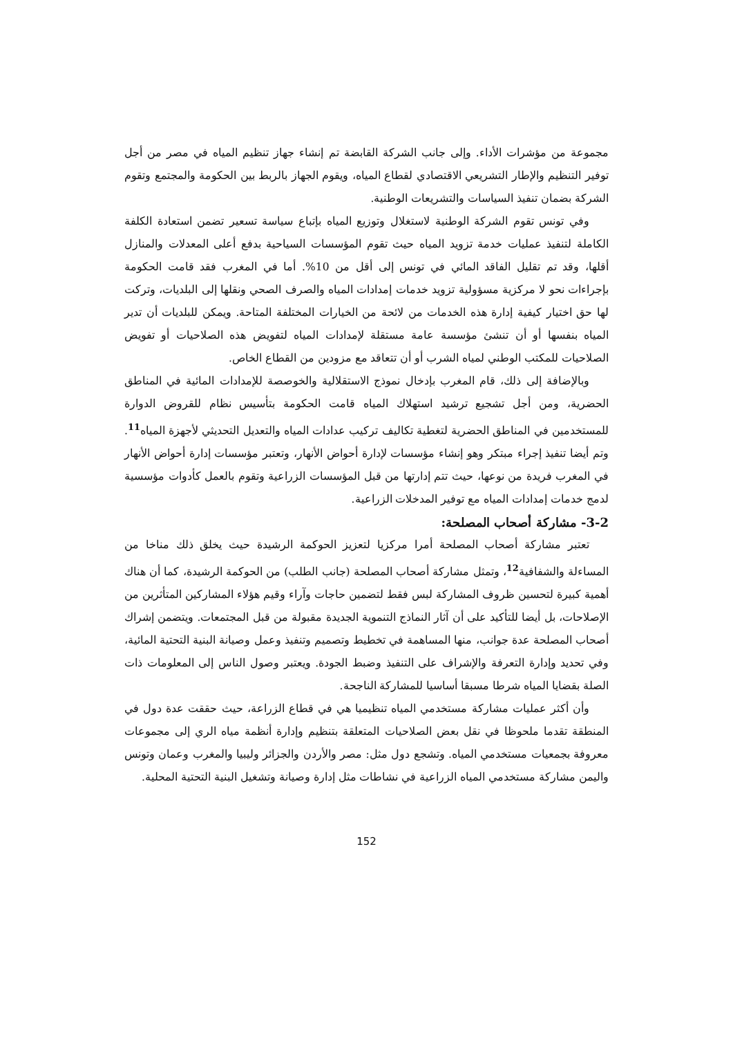مجموعة من مؤشرات الأداء. وإلى جانب الشركة القابضة تم إنشاء جهاز تنظيم المياه في مصر من أجل توفير التنظيم والإطار التشريعي الاقتصادي لقطاع المياه، ويقوم الجهاز بالربط بين الحكومة والمجتمع وتقوم الشركة بضمان تنفيذ السياسات والتشريعات الوطنية.
وفي تونس تقوم الشركة الوطنية لاستغلال وتوزيع المياه بإتباع سياسة تسعير تضمن استعادة الكلفة الكاملة لتنفيذ عمليات خدمة تزويد المياه حيث تقوم المؤسسات السياحية بدفع أعلى المعدلات والمنازل أقلها، وقد تم تقليل الفاقد المائي في تونس إلى أقل من 10%. أما في المغرب فقد قامت الحكومة بإجراءات نحو لا مركزية مسؤولية تزويد خدمات إمدادات المياه والصرف الصحي ونقلها إلى البلديات، وتركت لها حق اختيار كيفية إدارة هذه الخدمات من لائحة من الخيارات المختلفة المتاحة. ويمكن للبلديات أن تدير المياه بنفسها أو أن تنشئ مؤسسة عامة مستقلة لإمدادات المياه لتفويض هذه الصلاحيات أو تفويض الصلاحيات للمكتب الوطني لمياه الشرب أو أن تتعاقد مع مزودين من القطاع الخاص.
وبالإضافة إلى ذلك، قام المغرب بإدخال نموذج الاستقلالية والخوصصة للإمدادات المائية في المناطق الحضرية، ومن أجل تشجيع ترشيد استهلاك المياه قامت الحكومة بتأسيس نظام للقروض الدوارة للمستخدمين في المناطق الحضرية لتغطية تكاليف تركيب عدادات المياه والتعديل التحديثي لأجهزة المياه<sup>11</sup>. وتم أيضا تنفيذ إجراء مبتكر وهو إنشاء مؤسسات لإدارة أحواض الأنهار، وتعتبر مؤسسات إدارة أحواض الأنهار في المغرب فريدة من نوعها، حيث تتم إدارتها من قبل المؤسسات الزراعية وتقوم بالعمل كأدوات مؤسسية لدمج خدمات إمدادات المياه مع توفير المدخلات الزراعية.
3-2- مشاركة أصحاب المصلحة:
تعتبر مشاركة أصحاب المصلحة أمرا مركزيا لتعزيز الحوكمة الرشيدة حيث يخلق ذلك مناخا من المساءلة والشفافية<sup>12</sup>، وتمثل مشاركة أصحاب المصلحة (جانب الطلب) من الحوكمة الرشيدة، كما أن هناك أهمية كبيرة لتحسين ظروف المشاركة لبس فقط لتضمين حاجات وآراء وقيم هؤلاء المشاركين المتأثرين من الإصلاحات، بل أيضا للتأكيد على أن آثار النماذج التنموية الجديدة مقبولة من قبل المجتمعات. ويتضمن إشراك أصحاب المصلحة عدة جوانب، منها المساهمة في تخطيط وتصميم وتنفيذ وعمل وصيانة البنية التحتية المائية، وفي تحديد وإدارة التعرفة والإشراف على التنفيذ وضبط الجودة. ويعتبر وصول الناس إلى المعلومات ذات الصلة بقضايا المياه شرطا مسبقا أساسيا للمشاركة الناجحة.
وأن أكثر عمليات مشاركة مستخدمي المياه تنظيميا هي في قطاع الزراعة، حيث حققت عدة دول في المنطقة تقدما ملحوظا في نقل بعض الصلاحيات المتعلقة بتنظيم وإدارة أنظمة مياه الري إلى مجموعات معروفة بجمعيات مستخدمي المياه. وتشجع دول مثل: مصر والأردن والجزائر وليبيا والمغرب وعمان وتونس واليمن مشاركة مستخدمي المياه الزراعية في نشاطات مثل إدارة وصيانة وتشغيل البنية التحتية المحلية.
152